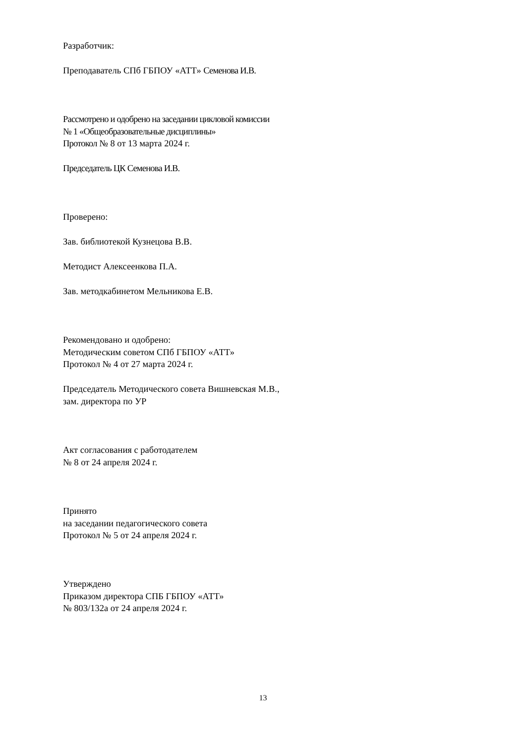Разработчик:
Преподаватель СПб ГБПОУ «АТТ» Семенова И.В.
Рассмотрено и одобрено на заседании цикловой комиссии
№ 1 «Общеобразовательные дисциплины»
Протокол № 8 от 13 марта 2024 г.
Председатель ЦК Семенова И.В.
Проверено:
Зав. библиотекой Кузнецова В.В.
Методист Алексеенкова П.А.
Зав. методкабинетом Мельникова Е.В.
Рекомендовано и одобрено:
Методическим советом СПб ГБПОУ «АТТ»
Протокол № 4 от 27 марта 2024 г.
Председатель Методического совета Вишневская М.В.,
зам. директора по УР
Акт согласования с работодателем
№ 8 от 24 апреля 2024 г.
Принято
на заседании педагогического совета
Протокол № 5 от 24 апреля 2024 г.
Утверждено
Приказом директора СПБ ГБПОУ «АТТ»
№ 803/132а от 24 апреля 2024 г.
13